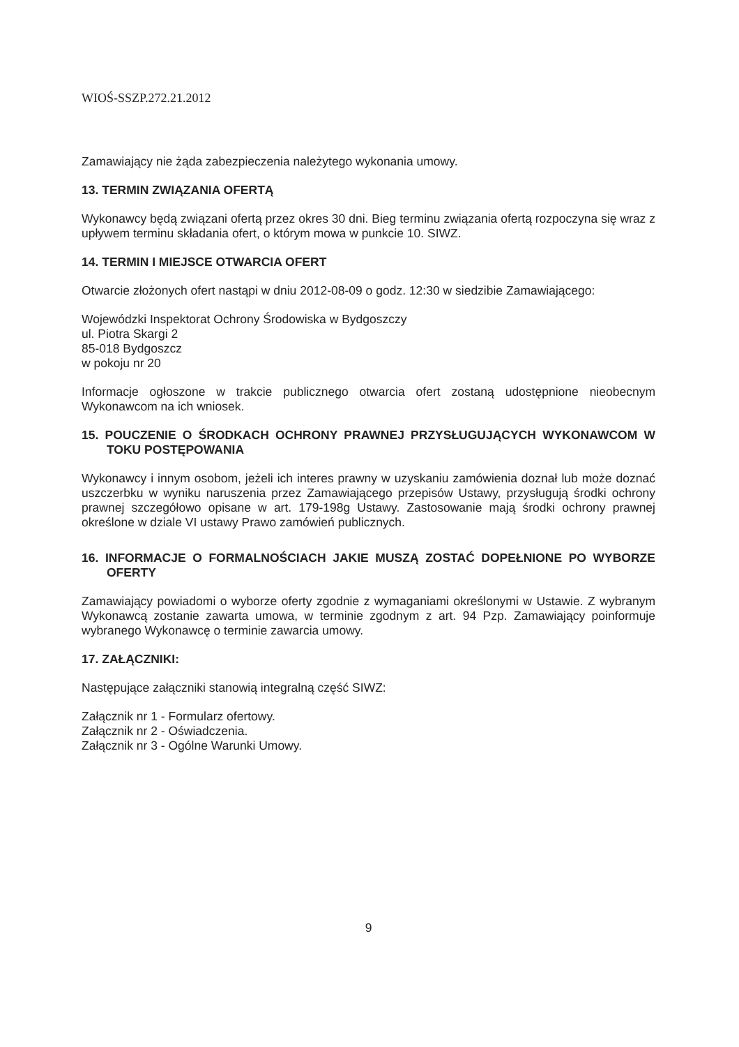WIOŚ-SSZP.272.21.2012
Zamawiający nie żąda zabezpieczenia należytego wykonania umowy.
13. TERMIN ZWIĄZANIA OFERTĄ
Wykonawcy będą związani ofertą przez okres 30 dni. Bieg terminu związania ofertą rozpoczyna się wraz z upływem terminu składania ofert, o którym mowa w punkcie 10. SIWZ.
14. TERMIN I MIEJSCE OTWARCIA OFERT
Otwarcie złożonych ofert nastąpi w dniu 2012-08-09 o godz. 12:30 w siedzibie Zamawiającego:
Wojewódzki Inspektorat Ochrony Środowiska w Bydgoszczy
ul. Piotra Skargi 2
85-018 Bydgoszcz
w pokoju nr 20
Informacje ogłoszone w trakcie publicznego otwarcia ofert zostaną udostępnione nieobecnym Wykonawcom na ich wniosek.
15. POUCZENIE O ŚRODKACH OCHRONY PRAWNEJ PRZYSŁUGUJĄCYCH WYKONAWCOM W TOKU POSTĘPOWANIA
Wykonawcy i innym osobom, jeżeli ich interes prawny w uzyskaniu zamówienia doznał lub może doznać uszczerbku w wyniku naruszenia przez Zamawiającego przepisów Ustawy, przysługują środki ochrony prawnej szczegółowo opisane w art. 179-198g Ustawy. Zastosowanie mają środki ochrony prawnej określone w dziale VI ustawy Prawo zamówień publicznych.
16. INFORMACJE O FORMALNOŚCIACH JAKIE MUSZĄ ZOSTAĆ DOPEŁNIONE PO WYBORZE OFERTY
Zamawiający powiadomi o wyborze oferty zgodnie z wymaganiami określonymi w Ustawie. Z wybranym Wykonawcą zostanie zawarta umowa, w terminie zgodnym z art. 94 Pzp. Zamawiający poinformuje wybranego Wykonawcę o terminie zawarcia umowy.
17. ZAŁĄCZNIKI:
Następujące załączniki stanowią integralną część SIWZ:
Załącznik nr 1 - Formularz ofertowy.
Załącznik nr 2 - Oświadczenia.
Załącznik nr 3 - Ogólne Warunki Umowy.
9